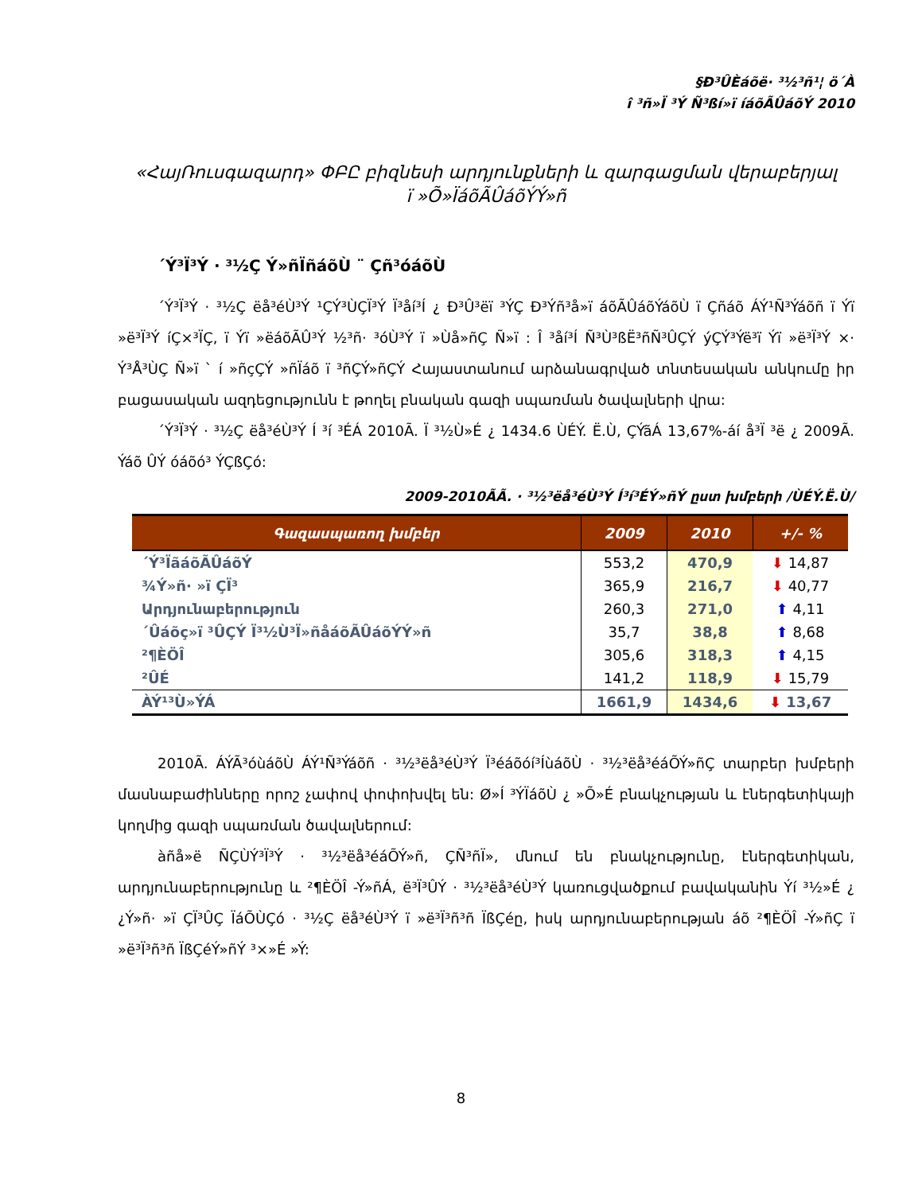§Ð³ÛÈáõë· ³½³ñ¹¦ ö´À
î ³ñ»Ï ³Ý Ñ³ßí»ï íáõÃÛáõÝ 2010
«ՀայՌուսգազարդ» ՓԲԸ բիզնեսի արդյունքների և զարգացման վերաբերյալ
ï »Õ»ÏáõÃÛáõÝÝ»ñ
´Ý³Ï³Ý · ³½Ç Ý»ñÏñáõÙ ¨ Çñ³óáõÙ
´Ý³Ï³Ý · ³½Ç ëå³éÙ³Ý ¹ÇÝ³ÙÇÏ³Ý Ï³åí³Í ¿ Ð³Û³ëï ³ÝÇ Ð³Ýñ³å»ï áõÃÛáõÝáõÙ ï Çñáõ ÁÝ¹Ñ³Ýáõñ ï Ýï »ë³Ï³Ý íÇ×³ÏÇ, ï Ýï »ëáõÃÛ³Ý ½³ñ· ³óÙ³Ý ï »Ùå»ñÇ Ñ»ï : Î ³åí³Í Ñ³Ù³ßË³ñÑ³ÛÇÝ ýÇÝ³Ýë³ï Ýï »ë³Ï³Ý ×· Ý³Å³ÙÇ Ñ»ï ` í »ñçÇÝ »ñÏáõ ï ³ñÇÝ»ñÇÝ Հայաստանում արձանագրված տնտեսական անկումը իր բացասական ազդեցությունն է թողել բնական գազի սպառման ծավալների վրա:
´Ý³Ï³Ý · ³½Ç ëå³éÙ³Ý Í ³í ³ÉÁ 2010Ã. Ï ³½Ù»É ¿ 1434.6 ÙÉÝ. Ë.Ù, ÇÝãÁ 13,67%-áí å³Ï ³ë ¿ 2009Ã. Ýáõ ÛÝ óáõó³ ÝÇßÇó:
2009-2010ÃÃ. · ³½³ëå³éÙ³Ý Í³í³ÉÝ»ñÝ ըստ խմբերի /ÙÉÝ.Ë.Ù/
| Գազասպառող խմբեր | 2009 | 2010 | +/- % |
| --- | --- | --- | --- |
| ´Ý³ÏãáõÃÛáõÝ | 553,2 | 470,9 | ⬇ 14,87 |
| ¾Ý»ñ· »ï ÇÏ³ | 365,9 | 216,7 | ⬇ 40,77 |
| Արդյունաբերություն | 260,3 | 271,0 | ⬆ 4,11 |
| ´Ûáõç»ï ³ÛÇÝ Ï³½Ù³Ï»ñåáõÃÛáõÝÝ»ñ | 35,7 | 38,8 | ⬆ 8,68 |
| ²¶ÈÖÎ | 305,6 | 318,3 | ⬆ 4,15 |
| ²ÛÉ | 141,2 | 118,9 | ⬇ 15,79 |
| ÀÝ¹³Ù»ÝÁ | 1661,9 | 1434,6 | ⬇ 13,67 |
2010Ã. ÁÝÃ³óùáõÙ ÁÝ¹Ñ³Ýáõñ · ³½³ëå³éÙ³Ý Ï³éáõóí³ÍùáõÙ · ³½³ëå³éáÕÝ»ñÇ տարբեր խմբերի մասնաբաժինները որոշ չափով փոփոխվել են: Ø»Í ³ÝÏáõÙ ¿ »Õ»É բնակչության և էներգետիկայի կողմից գազի սպառման ծավալներում:
àñå»ë ÑÇÙÝ³Ï³Ý · ³½³ëå³éáÕÝ»ñ, ÇÑ³ñÏ», մնում են բնակչությունը, էներգետիկան, արդյունաբերությունը և ²¶ÈÖÎ -Ý»ñÁ, ë³Ï³ÛÝ · ³½³ëå³éÙ³Ý կառուցվածքում բավականին Ýí ³½»É ¿ ¿Ý»ñ· »ï ÇÏ³ÛÇ ÏáÕÙÇó · ³½Ç ëå³éÙ³Ý ï »ë³Ï³ñ³ñ ÏßÇéը, իսկ արդյունաբերության áõ ²¶ÈÖÎ -Ý»ñÇ ï »ë³Ï³ñ³ñ ÏßÇéÝ»ñÝ ³×»É »Ý:
8